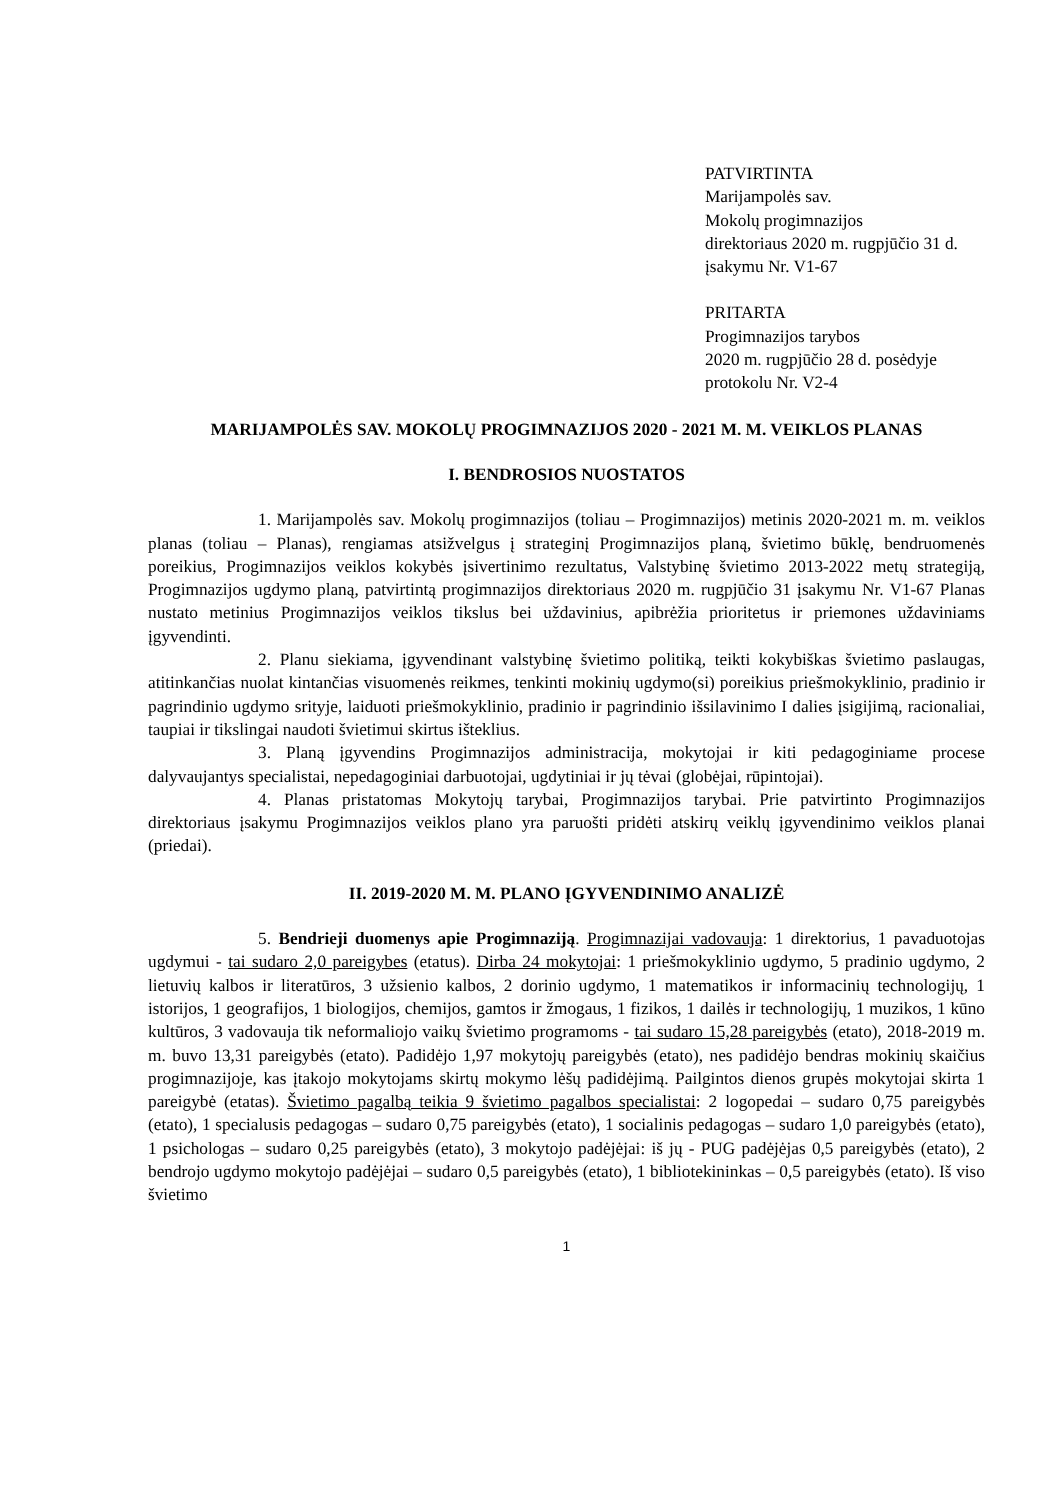PATVIRTINTA
Marijampolės sav.
Mokolų progimnazijos
direktoriaus 2020 m. rugpjūčio 31 d.
įsakymu Nr. V1-67
PRITARTA
Progimnazijos tarybos
2020 m. rugpjūčio 28 d. posėdyje
protokolu Nr. V2-4
MARIJAMPOLĖS SAV. MOKOLŲ PROGIMNAZIJOS 2020 - 2021 M. M. VEIKLOS PLANAS
I. BENDROSIOS NUOSTATOS
1. Marijampolės sav. Mokolų progimnazijos (toliau – Progimnazijos) metinis 2020-2021 m. m. veiklos planas (toliau – Planas), rengiamas atsižvelgus į strateginį Progimnazijos planą, švietimo būklę, bendruomenės poreikius, Progimnazijos veiklos kokybės įsivertinimo rezultatus, Valstybinę švietimo 2013-2022 metų strategiją, Progimnazijos ugdymo planą, patvirtintą progimnazijos direktoriaus 2020 m. rugpjūčio 31 įsakymu Nr. V1-67 Planas nustato metinius Progimnazijos veiklos tikslus bei uždavinius, apibrėžia prioritetus ir priemones uždaviniams įgyvendinti.
2. Planu siekiama, įgyvendinant valstybinę švietimo politiką, teikti kokybiškas švietimo paslaugas, atitinkančias nuolat kintančias visuomenės reikmes, tenkinti mokinių ugdymo(si) poreikius priešmokyklinio, pradinio ir pagrindinio ugdymo srityje, laiduoti priešmokyklinio, pradinio ir pagrindinio išsilavinimo I dalies įsigijimą, racionaliai, taupiai ir tikslingai naudoti švietimui skirtus išteklius.
3. Planą įgyvendins Progimnazijos administracija, mokytojai ir kiti pedagoginiame procese dalyvaujantys specialistai, nepedagoginiai darbuotojai, ugdytiniai ir jų tėvai (globėjai, rūpintojai).
4. Planas pristatomas Mokytojų tarybai, Progimnazijos tarybai. Prie patvirtinto Progimnazijos direktoriaus įsakymu Progimnazijos veiklos plano yra paruošti pridėti atskirų veiklų įgyvendinimo veiklos planai (priedai).
II. 2019-2020 M. M. PLANO ĮGYVENDINIMO ANALIZĖ
5. Bendrieji duomenys apie Progimnaziją. Progimnazijai vadovauja: 1 direktorius, 1 pavaduotojas ugdymui - tai sudaro 2,0 pareigybes (etatus). Dirba 24 mokytojai: 1 priešmokyklinio ugdymo, 5 pradinio ugdymo, 2 lietuvių kalbos ir literatūros, 3 užsienio kalbos, 2 dorinio ugdymo, 1 matematikos ir informacinių technologijų, 1 istorijos, 1 geografijos, 1 biologijos, chemijos, gamtos ir žmogaus, 1 fizikos, 1 dailės ir technologijų, 1 muzikos, 1 kūno kultūros, 3 vadovauja tik neformaliojo vaikų švietimo programoms - tai sudaro 15,28 pareigybės (etato), 2018-2019 m. m. buvo 13,31 pareigybės (etato). Padidėjo 1,97 mokytojų pareigybės (etato), nes padidėjo bendras mokinių skaičius progimnazijoje, kas įtakojo mokytojams skirtų mokymo lėšų padidėjimą. Pailgintos dienos grupės mokytojai skirta 1 pareigybė (etatas). Švietimo pagalbą teikia 9 švietimo pagalbos specialistai: 2 logopedai – sudaro 0,75 pareigybės (etato), 1 specialusis pedagogas – sudaro 0,75 pareigybės (etato), 1 socialinis pedagogas – sudaro 1,0 pareigybės (etato), 1 psichologas – sudaro 0,25 pareigybės (etato), 3 mokytojo padėjėjai: iš jų - PUG padėjėjas 0,5 pareigybės (etato), 2 bendrojo ugdymo mokytojo padėjėjai – sudaro 0,5 pareigybės (etato), 1 bibliotekininkas – 0,5 pareigybės (etato). Iš viso švietimo
1